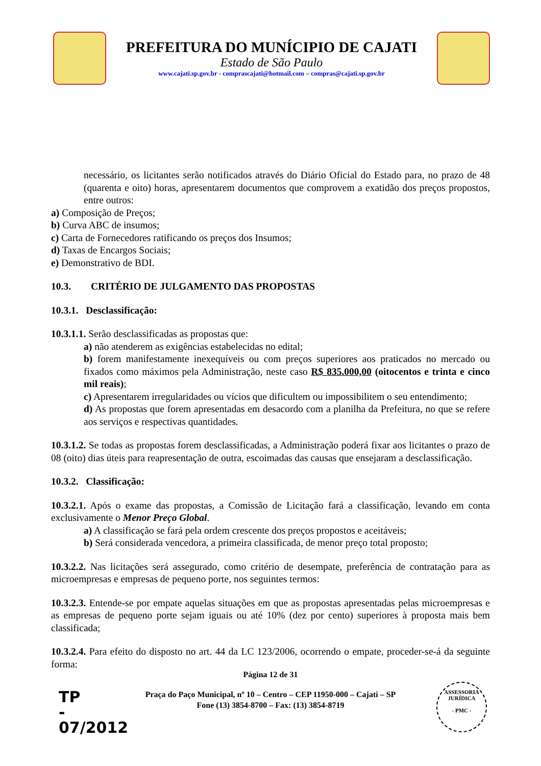PREFEITURA DO MUNÍCIPIO DE CAJATI
Estado de São Paulo
www.cajati.sp.gov.br - comprascajati@hotmail.com – compras@cajati.sp.gov.br
necessário, os licitantes serão notificados através do Diário Oficial do Estado para, no prazo de 48 (quarenta e oito) horas, apresentarem documentos que comprovem a exatidão dos preços propostos, entre outros:
a) Composição de Preços;
b) Curva ABC de insumos;
c) Carta de Fornecedores ratificando os preços dos Insumos;
d) Taxas de Encargos Sociais;
e) Demonstrativo de BDI.
10.3. CRITÉRIO DE JULGAMENTO DAS PROPOSTAS
10.3.1. Desclassificação:
10.3.1.1. Serão desclassificadas as propostas que:
a) não atenderem as exigências estabelecidas no edital;
b) forem manifestamente inexequíveis ou com preços superiores aos praticados no mercado ou fixados como máximos pela Administração, neste caso R$ 835.000,00 (oitocentos e trinta e cinco mil reais);
c) Apresentarem irregularidades ou vícios que dificultem ou impossibilitem o seu entendimento;
d) As propostas que forem apresentadas em desacordo com a planilha da Prefeitura, no que se refere aos serviços e respectivas quantidades.
10.3.1.2. Se todas as propostas forem desclassificadas, a Administração poderá fixar aos licitantes o prazo de 08 (oito) dias úteis para reapresentação de outra, escoimadas das causas que ensejaram a desclassificação.
10.3.2. Classificação:
10.3.2.1. Após o exame das propostas, a Comissão de Licitação fará a classificação, levando em conta exclusivamente o Menor Preço Global.
a) A classificação se fará pela ordem crescente dos preços propostos e aceitáveis;
b) Será considerada vencedora, a primeira classificada, de menor preço total proposto;
10.3.2.2. Nas licitações será assegurado, como critério de desempate, preferência de contratação para as microempresas e empresas de pequeno porte, nos seguintes termos:
10.3.2.3. Entende-se por empate aquelas situações em que as propostas apresentadas pelas microempresas e as empresas de pequeno porte sejam iguais ou até 10% (dez por cento) superiores à proposta mais bem classificada;
10.3.2.4. Para efeito do disposto no art. 44 da LC 123/2006, ocorrendo o empate, proceder-se-á da seguinte forma:
Página 12 de 31
Praça do Paço Municipal, nº 10 – Centro – CEP 11950-000 – Cajati – SP
Fone (13) 3854-8700 – Fax: (13) 3854-8719
TP
-
07/2012
ASSESSORIA JURÍDICA
- PMC -